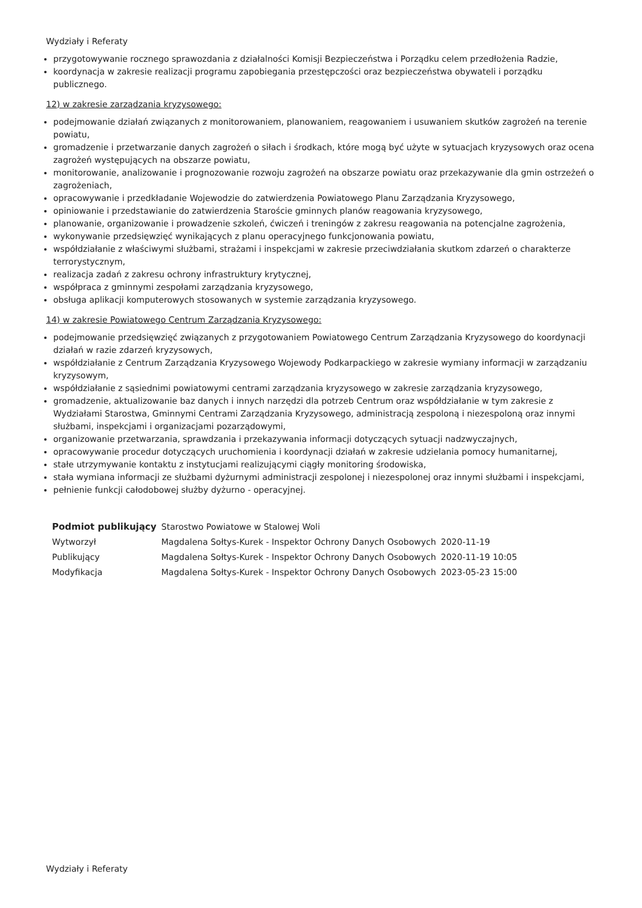Wydziały i Referaty
przygotowywanie rocznego sprawozdania z działalności Komisji Bezpieczeństwa i Porządku celem przedłożenia Radzie,
koordynacja w zakresie realizacji programu zapobiegania przestępczości oraz bezpieczeństwa obywateli i porządku publicznego.
12) w zakresie zarządzania kryzysowego:
podejmowanie działań związanych z monitorowaniem, planowaniem, reagowaniem i usuwaniem skutków zagrożeń na terenie powiatu,
gromadzenie i przetwarzanie danych zagrożeń o siłach i środkach, które mogą być użyte w sytuacjach kryzysowych oraz ocena zagrożeń występujących na obszarze powiatu,
monitorowanie, analizowanie i prognozowanie rozwoju zagrożeń na obszarze powiatu oraz przekazywanie dla gmin ostrzeżeń o zagrożeniach,
opracowywanie i przedkładanie Wojewodzie do zatwierdzenia Powiatowego Planu Zarządzania Kryzysowego,
opiniowanie i przedstawianie do zatwierdzenia Staroście gminnych planów reagowania kryzysowego,
planowanie, organizowanie i prowadzenie szkoleń, ćwiczeń i treningów z zakresu reagowania na potencjalne zagrożenia,
wykonywanie przedsięwzięć wynikających z planu operacyjnego funkcjonowania powiatu,
współdziałanie z właściwymi służbami, strażami i inspekcjami w zakresie przeciwdziałania skutkom zdarzeń o charakterze terrorystycznym,
realizacja zadań z zakresu ochrony infrastruktury krytycznej,
współpraca z gminnymi zespołami zarządzania kryzysowego,
obsługa aplikacji komputerowych stosowanych w systemie zarządzania kryzysowego.
14) w zakresie Powiatowego Centrum Zarządzania Kryzysowego:
podejmowanie przedsięwzięć związanych z przygotowaniem Powiatowego Centrum Zarządzania Kryzysowego do koordynacji działań w razie zdarzeń kryzysowych,
współdziałanie z Centrum Zarządzania Kryzysowego Wojewody Podkarpackiego w zakresie wymiany informacji w zarządzaniu kryzysowym,
współdziałanie z sąsiednimi powiatowymi centrami zarządzania kryzysowego w zakresie zarządzania kryzysowego,
gromadzenie, aktualizowanie baz danych i innych narzędzi dla potrzeb Centrum oraz współdziałanie w tym zakresie z Wydziałami Starostwa, Gminnymi Centrami Zarządzania Kryzysowego, administracją zespoloną i niezespoloną oraz innymi służbami, inspekcjami i organizacjami pozarządowymi,
organizowanie przetwarzania, sprawdzania i przekazywania informacji dotyczących sytuacji nadzwyczajnych,
opracowywanie procedur dotyczących uruchomienia i koordynacji działań w zakresie udzielania pomocy humanitarnej,
stałe utrzymywanie kontaktu z instytucjami realizującymi ciągły monitoring środowiska,
stała wymiana informacji ze służbami dyżurnymi administracji zespolonej i niezespolonej oraz innymi służbami i inspekcjami,
pełnienie funkcji całodobowej służby dyżurno - operacyjnej.
| Podmiot publikujący | Starostwo Powiatowe w Stalowej Woli | |
| Wytworzył | Magdalena Sołtys-Kurek - Inspektor Ochrony Danych Osobowych | 2020-11-19 |
| Publikujący | Magdalena Sołtys-Kurek - Inspektor Ochrony Danych Osobowych | 2020-11-19 10:05 |
| Modyfikacja | Magdalena Sołtys-Kurek - Inspektor Ochrony Danych Osobowych | 2023-05-23 15:00 |
Wydziały i Referaty